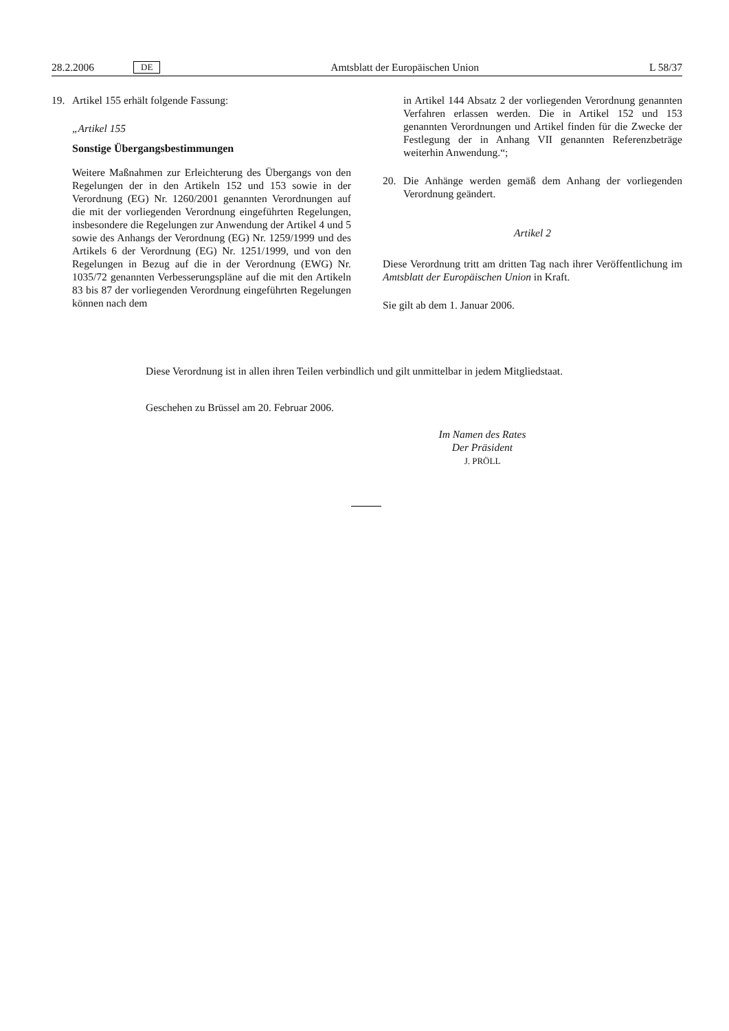28.2.2006 DE Amtsblatt der Europäischen Union L 58/37
19. Artikel 155 erhält folgende Fassung:
„Artikel 155
Sonstige Übergangsbestimmungen
Weitere Maßnahmen zur Erleichterung des Übergangs von den Regelungen der in den Artikeln 152 und 153 sowie in der Verordnung (EG) Nr. 1260/2001 genannten Verordnungen auf die mit der vorliegenden Verordnung eingeführten Regelungen, insbesondere die Regelungen zur Anwendung der Artikel 4 und 5 sowie des Anhangs der Verordnung (EG) Nr. 1259/1999 und des Artikels 6 der Verordnung (EG) Nr. 1251/1999, und von den Regelungen in Bezug auf die in der Verordnung (EWG) Nr. 1035/72 genannten Verbesserungspläne auf die mit den Artikeln 83 bis 87 der vorliegenden Verordnung eingeführten Regelungen können nach dem
in Artikel 144 Absatz 2 der vorliegenden Verordnung genannten Verfahren erlassen werden. Die in Artikel 152 und 153 genannten Verordnungen und Artikel finden für die Zwecke der Festlegung der in Anhang VII genannten Referenzbeträge weiterhin Anwendung.“;
20. Die Anhänge werden gemäß dem Anhang der vorliegenden Verordnung geändert.
Artikel 2
Diese Verordnung tritt am dritten Tag nach ihrer Veröffentlichung im Amtsblatt der Europäischen Union in Kraft.
Sie gilt ab dem 1. Januar 2006.
Diese Verordnung ist in allen ihren Teilen verbindlich und gilt unmittelbar in jedem Mitgliedstaat.
Geschehen zu Brüssel am 20. Februar 2006.
Im Namen des Rates
Der Präsident
J. PRÖLL